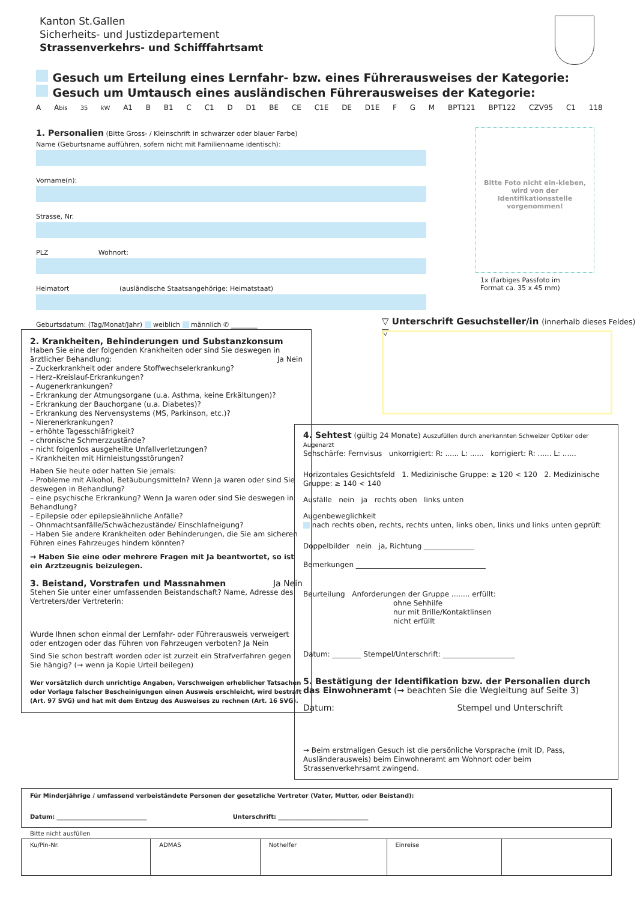Kanton St.Gallen
Sicherheits- und Justizdepartement
Strassenverkehrs- und Schifffahrtsamt
Gesuch um Erteilung eines Lernfahr- bzw. eines Führerausweises der Kategorie:
Gesuch um Umtausch eines ausländischen Führerausweises der Kategorie:
A Abis 35 kW A1 B B1 C C1 D D1 BE CE C1E DE D1E F G M BPT121 BPT122 CZV95 C1 118
1. Personalien (Bitte Gross- / Kleinschrift in schwarzer oder blauer Farbe)
Name (Geburtsname aufführen, sofern nicht mit Familienname identisch):
Vorname(n):
Strasse, Nr.
PLZ Wohnort:
Heimatort (ausländische Staatsangehörige: Heimatstaat)
Geburtsdatum: (Tag/Monat/Jahr) weiblich männlich ✆ ________
Bitte Foto nicht ein-kleben, wird von der Identifikationsstelle vorgenommen!
1x (farbiges Passfoto im
Format ca. 35 x 45 mm)
▽ Unterschrift Gesuchsteller/in (innerhalb dieses Feldes) ▽
2. Krankheiten, Behinderungen und Substanzkonsum
Haben Sie eine der folgenden Krankheiten oder sind Sie deswegen in ärztlicher Behandlung: Ja Nein
– Zuckerkrankheit oder andere Stoffwechselerkrankung?
– Herz–Kreislauf-Erkrankungen?
– Augenerkrankungen?
– Erkrankung der Atmungsorgane (u.a. Asthma, keine Erkältungen)?
– Erkrankung der Bauchorgane (u.a. Diabetes)?
– Erkrankung des Nervensystems (MS, Parkinson, etc.)?
– Nierenerkrankungen?
– erhöhte Tagesschläfrigkeit?
– chronische Schmerzzustände?
– nicht folgenlos ausgeheilte Unfallverletzungen?
– Krankheiten mit Hirnleistungsstörungen?
Haben Sie heute oder hatten Sie jemals:
– Probleme mit Alkohol, Betäubungsmitteln? Wenn Ja waren oder sind Sie deswegen in Behandlung?
– eine psychische Erkrankung? Wenn Ja waren oder sind Sie deswegen in Behandlung?
– Epilepsie oder epilepsieähnliche Anfälle?
– Ohnmachtsanfälle/Schwächezustände/ Einschlafneigung?
– Haben Sie andere Krankheiten oder Behinderungen, die Sie am sicheren Führen eines Fahrzeuges hindern könnten?
→ Haben Sie eine oder mehrere Fragen mit Ja beantwortet, so ist ein Arztzeugnis beizulegen.
3. Beistand, Vorstrafen und Massnahmen Ja Nein
Stehen Sie unter einer umfassenden Beistandschaft? Name, Adresse des Vertreters/der Vertreterin:
Wurde Ihnen schon einmal der Lernfahr- oder Führerausweis verweigert oder entzogen oder das Führen von Fahrzeugen verboten? Ja Nein
Sind Sie schon bestraft worden oder ist zurzeit ein Strafverfahren gegen Sie hängig? (→ wenn ja Kopie Urteil beilegen)
Wer vorsätzlich durch unrichtige Angaben, Verschweigen erheblicher Tatsachen oder Vorlage falscher Bescheinigungen einen Ausweis erschleicht, wird bestraft (Art. 97 SVG) und hat mit dem Entzug des Ausweises zu rechnen (Art. 16 SVG).
4. Sehtest (gültig 24 Monate) Auszufüllen durch anerkannten Schweizer Optiker oder Augenarzt
Sehschärfe: Fernvisus unkorrigiert: R: ...... L: ...... korrigiert: R: ...... L: ......
Horizontales Gesichtsfeld 1. Medizinische Gruppe: ≥ 120 < 120 2. Medizinische Gruppe: ≥ 140 < 140
Ausfälle nein ja rechts oben links unten
Augenbeweglichkeit
nach rechts oben, rechts, rechts unten, links oben, links und links unten geprüft
Doppelbilder nein ja, Richtung ______________
Bemerkungen ____________________________________
Beurteilung Anforderungen der Gruppe ........ erfüllt:
ohne Sehhilfe
nur mit Brille/Kontaktlinsen
nicht erfüllt
Datum: ________ Stempel/Unterschrift: ____________________
5. Bestätigung der Identifikation bzw. der Personalien durch das Einwohneramt (→ beachten Sie die Wegleitung auf Seite 3)
Datum: Stempel und Unterschrift
→ Beim erstmaligen Gesuch ist die persönliche Vorsprache (mit ID, Pass, Ausländerausweis) beim Einwohneramt am Wohnort oder beim Strassenverkehrsamt zwingend.
Für Minderjährige / umfassend verbeiständete Personen der gesetzliche Vertreter (Vater, Mutter, oder Beistand):
Datum: ______________________________ Unterschrift: ______________________________
Bitte nicht ausfüllen
| Ku/Pin-Nr. | ADMAS | Nothelfer | Einreise | |